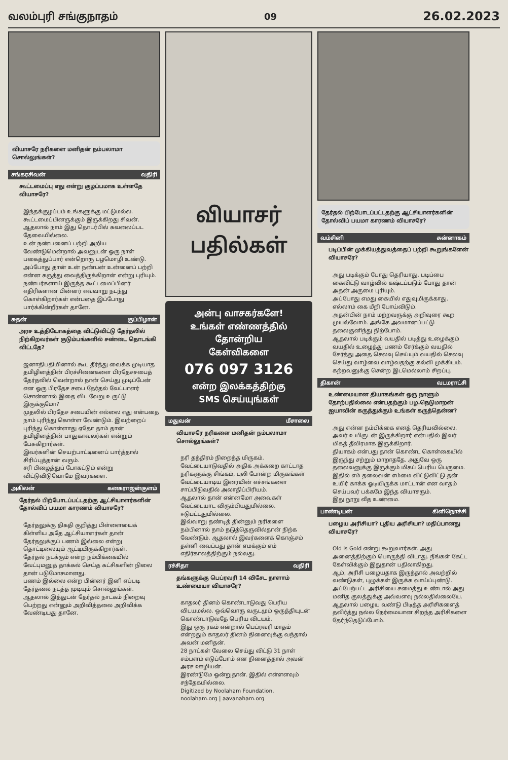வலம்புரி சங்குநாதம் 09 26.02.2023
வியாசரே நரிகளை மனிதன் நம்பலாமா சொல்லுங்கள்?
சங்கரசிவன் வதிரி
கூட்டமைப்பு எது என்று குழப்பமாக உள்ளதே வியாசரே?
இந்தக்குழப்பம் உங்களுக்கு மட்டுமல்ல. கூட்டமைப்பினருக்கும் இருக்கிறது சிவன். ஆதலால் நாம் இது தொடர்பில் கவலைப்பட தேவையில்லை.
உன் நண்பனைப் பற்றி அறிய வேண்டுமென்றால் அவனுடன் ஒரு நாள் பகைத்துப்பார் என்றொரு பழமொழி உண்டு. அப்போது தான் உன் நண்பன் உன்னைப் பற்றி என்ன கருத்து வைத்திருக்கிறான் என்று புரியும்.
நண்பர்களாய் இருந்த கூட்டமைப்பினர் எதிரிகளான பின்னர் எவ்வாறு நடந்து கொள்கிறார்கள் என்பதை இப்போது பார்க்கின்றீர்கள் தானே.
சுதன் குப்பிழான்
அரச உத்தியோகத்தை விட்டுவிட்டு தேர்தலில் நிற்கிறவர்கள் குடும்பங்களில் சண்டை தொடங்கி விட்டதே?
ஜனாதிபதியினால் கூட தீர்த்து வைக்க முடியாத தமிழினத்தின் பிரச்சினைகளை பிரதேசசபைத் தேர்தலில் வென்றால் நான் செய்து முடிப்பேன் என ஒரு பிரதேச சபை தேர்தல் வேட்பாளர் சொன்னால் இதை விட வேறு உருட்டு இருக்குமோ?
முதலில் பிரதேச சபையின் எல்லை எது என்பதை நாம் புரிந்து கொள்ள வேண்டும். இவற்றைப் புரிந்து கொள்ளாது ஏதோ தாம் தான் தமிழினத்தின் பாதுகாவலர்கள் என்றும் பேசுகிறார்கள்.
இவர்களின் செயற்பாட்டினைப் பார்த்தால் சிரிப்புத்தான் வரும்.
சரி பிழைத்துப் போகட்டும் என்று விட்டுவிடுவோமே இவர்களை.
அகிலன் கனகராஜன்குளம்
தேர்தல் பிற்போடப்பட்டதற்கு ஆட்சியாளர்களின் தோல்விப் பயமா காரணம் வியாசரே?
தேர்தலுக்கு திகதி குறித்து பிள்ளையைக் கிள்ளிய அதே ஆட்சியாளர்கள் தான் தேர்தலுக்குப் பணம் இல்லை என்று தொட்டிலையும் ஆட்டியிருக்கிறார்கள்.
தேர்தல் நடக்கும் என்ற நம்பிக்கையில் வேட்புமனுத் தாக்கல் செய்த கட்சிகளின் நிலை தான் படுமோசமானது.
பணம் இல்லை என்ற பின்னர் இனி எப்படி தேர்தலை நடத்த முடியும் சொல்லுங்கள். ஆதலால் இத்துடன் தேர்தல் நாடகம் நிறைவு பெற்றது என்னும் அறிவித்தலை அறிவிக்க வேண்டியது தானே.
வியாசர்
பதில்கள்
அன்பு வாசகர்களே!
உங்கள் எண்ணத்தில்
தோன்றிய
கேள்விகளை
076 097 3126
என்ற இலக்கத்திற்கு
SMS செய்யுங்கள்
மதுவன் மீசாலை
வியாசரே நரிகளை மனிதன் நம்பலாமா சொல்லுங்கள்?
நரி தந்திரம் நிறைந்த மிருகம். வேட்டையாடுவதில் அதிக அக்கறை காட்டாத நரிகளுக்கு சிங்கம், புலி போன்ற மிருகங்கள் வேட்டையாடிய இரையின் எச்சங்களை சாப்பிடுவதில் அலாதிப்பிரியம்.
ஆதலால் தான் என்னமோ அவைகள் வேட்டையாட விரும்பியதுமில்லை. ஈடுபட்டதுமில்லை.
இவ்வாறு தண்டித் தின்னும் நரிகளை நம்பினால் நாம் நடுத்தெருவில்தான் நிற்க வேண்டும். ஆதலால் இவர்களைக் கொஞ்சம் தள்ளி வைப்பது தான் எமக்கும் எம் எதிர்காலத்திற்கும் நல்லது.
ரச்சிதா வதிரி
தங்களுக்கு பெப்ரவரி 14 விசேட நாளாம் உண்மையா வியாசரே?
காதலர் தினம் கொண்டாடுவது பெரிய விடயமல்ல. ஒவ்வொரு வருடமும் ஒருத்தியுடன் கொண்டாடுவதே பெரிய விடயம்.
இது ஒரு ரகம் என்றால் பெப்ரவரி மாதம் என்றதும் காதலர் தினம் நினைவுக்கு வந்தால் அவன் மனிதன்.
28 நாட்கள் வேலை செய்து விட்டு 31 நாள் சம்பளம் எடுப்போம் என நினைத்தால் அவன் அரச ஊழியன்.
இரண்டுமே ஒன்றுதான். இதில் எள்ளளவும் சந்தேகமில்லை.
Digitized by Noolaham Foundation. noolaham.org | aavanaham.org
தேர்தல் பிற்போடப்பட்டதற்கு ஆட்சியாளர்களின் தோல்விப் பயமா காரணம் வியாசரே?
வம்சினி சுன்னாகம்
படிப்பின் முக்கியத்துவத்தைப் பற்றி கூறுங்களேன் வியாசரே?
அது படிக்கும் போது தெரியாது. படிப்பை கைவிட்டு வாழ்வில் கஷ்டப்படும் போது தான் அதன் அருமை புரியும்.
அப்போது எமது கையில் எதுவுமிருக்காது. எல்லாம் கை மீறி போய்விடும்.
அதன்பின் நாம் மற்றவருக்கு அறிவுரை கூற முயல்வோம். அங்கே அவமானப்பட்டு தலைகுனிந்து நிற்போம்.
ஆதலால் படிக்கும் வயதில் படித்து உழைக்கும் வயதில் உழைத்து பணம் சேர்க்கும் வயதில் சேர்த்து அதை செலவு செய்யும் வயதில் செலவு செய்து வாழ்வை வாழ்வதற்கு கல்வி முக்கியம்.
கற்றவனுக்கு சென்ற இடமெல்லாம் சிறப்பு.
திகான் வடமராட்சி
உண்மையான தியாகங்கள் ஒரு நாளும் தோற்பதில்லை என்பதற்கும் பழ.நெடுமாறன் ஐயாவின் கருத்துக்கும் உங்கள் கருத்தென்ன?
அது என்ன நம்பிக்கை எனத் தெரியவில்லை. அவர் உயிருடன் இருக்கிறார் என்பதில் இவர் மிகத் தீவிரமாக இருக்கிறார்.
தியாகம் என்பது தான் கொண்ட கொள்கையில் இருந்து சற்றும் மாறாததே. அதுவே ஒரு தலைவனுக்கு இருக்கும் மிகப் பெரிய பெருமை.
இதில் எம் தலைவன் எம்மை விட்டுவிட்டு தன் உயிர் காக்க ஓடியிருக்க மாட்டான் என வாதம் செய்பவர் பக்கமே இந்த வியாசரும்.
இது நூறு வீத உண்மை.
பாண்டியன் கிளிநொச்சி
பழைய அரிசியா? புதிய அரிசியா? மதிப்பானது வியாசரே?
Old is Gold என்று கூறுவார்கள். அது அனைத்திற்கும் பொருந்தி விடாது. நீங்கள் கேட்ட கேள்விக்கும் இதுதான் பதிலாகிறது.
ஆம், அரிசி பழையதாக இருந்தால் அவற்றில் வண்டுகள், புழுக்கள் இருக்க வாய்ப்புண்டு.
அப்பேற்பட்ட அரிசியை சமைத்து உண்டால் அது மனித குலத்துக்கு அவ்வளவு நல்லதில்லையே.
ஆதலால் பழைய வண்டு பிடித்த அரிசிகளைத் தவிர்த்து நல்ல நேர்மையான சிறந்த அரிசிகளை தேர்ந்தெடுப்போம்.